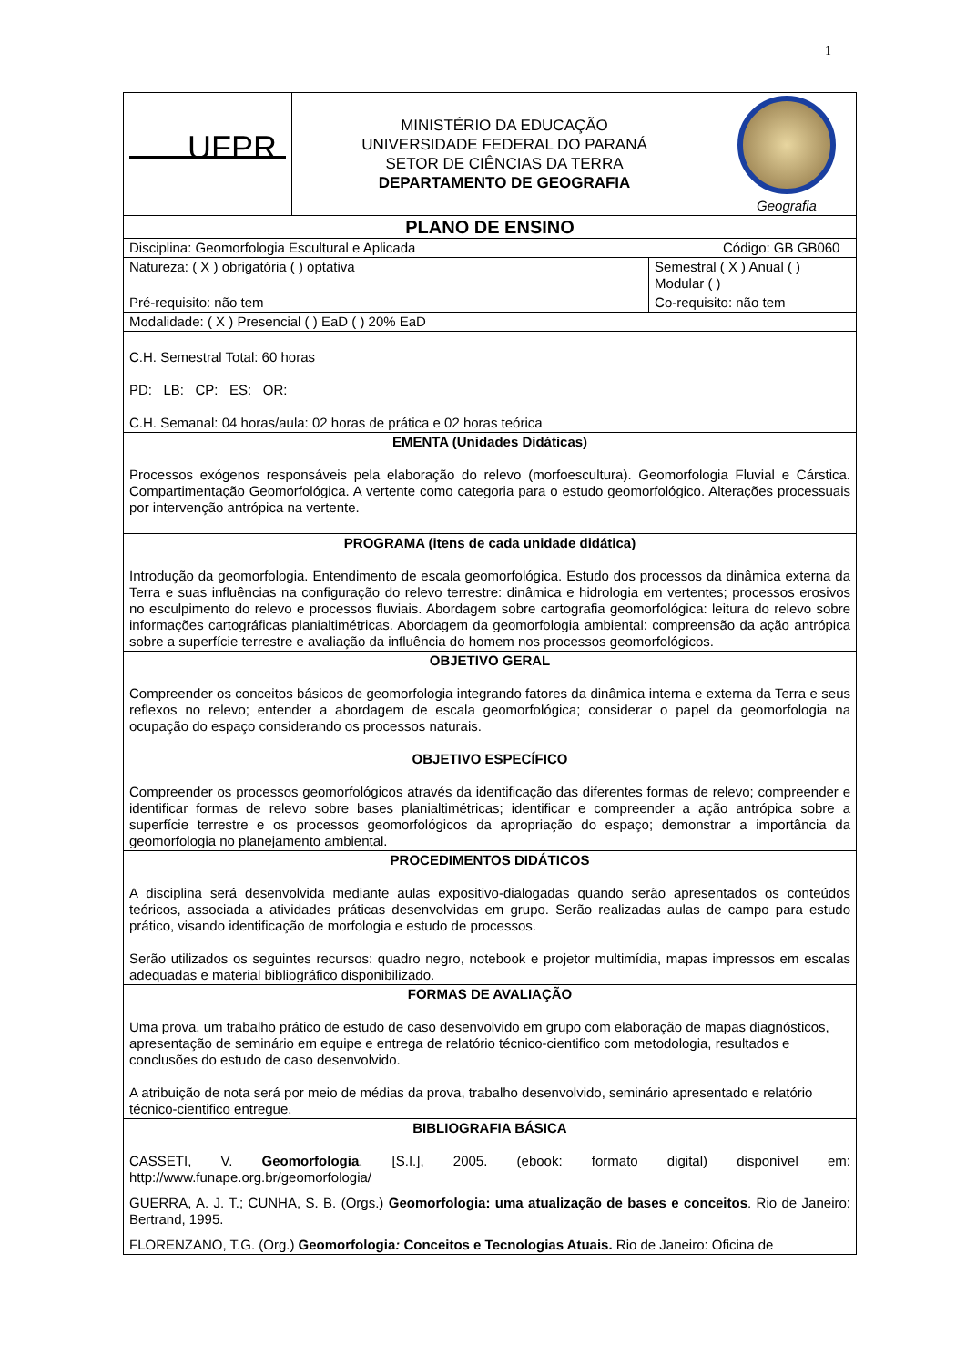1
| UFPR | MINISTÉRIO DA EDUCAÇÃO UNIVERSIDADE FEDERAL DO PARANÁ SETOR DE CIÊNCIAS DA TERRA DEPARTAMENTO DE GEOGRAFIA | | Geografia |
| PLANO DE ENSINO | | | |
| Disciplina: Geomorfologia Escultural e Aplicada | | | Código: GB GB060 |
| Natureza: ( X ) obrigatória ( ) optativa | | Semestral ( X ) Anual ( ) Modular ( ) | |
| Pré-requisito: não tem | | Co-requisito: não tem | |
| Modalidade: ( X ) Presencial ( ) EaD ( ) 20% EaD | | | |
| C.H. Semestral Total: 60 horas PD: LB: CP: ES: OR: C.H. Semanal: 04 horas/aula: 02 horas de prática e 02 horas teórica | | | |
| EMENTA (Unidades Didáticas) Processos exógenos responsáveis pela elaboração do relevo (morfoescultura). Geomorfologia Fluvial e Cárstica. Compartimentação Geomorfológica. A vertente como categoria para o estudo geomorfológico. Alterações processuais por intervenção antrópica na vertente. | | | |
| PROGRAMA (itens de cada unidade didática) Introdução da geomorfologia. Entendimento de escala geomorfológica. Estudo dos processos da dinâmica externa da Terra e suas influências na configuração do relevo terrestre: dinâmica e hidrologia em vertentes; processos erosivos no esculpimento do relevo e processos fluviais. Abordagem sobre cartografia geomorfológica: leitura do relevo sobre informações cartográficas planialtimétricas. Abordagem da geomorfologia ambiental: compreensão da ação antrópica sobre a superfície terrestre e avaliação da influência do homem nos processos geomorfológicos. | | | |
| OBJETIVO GERAL Compreender os conceitos básicos de geomorfologia integrando fatores da dinâmica interna e externa da Terra e seus reflexos no relevo; entender a abordagem de escala geomorfológica; considerar o papel da geomorfologia na ocupação do espaço considerando os processos naturais. OBJETIVO ESPECÍFICO Compreender os processos geomorfológicos através da identificação das diferentes formas de relevo; compreender e identificar formas de relevo sobre bases planialtimétricas; identificar e compreender a ação antrópica sobre a superfície terrestre e os processos geomorfológicos da apropriação do espaço; demonstrar a importância da geomorfologia no planejamento ambiental. | | | |
| PROCEDIMENTOS DIDÁTICOS A disciplina será desenvolvida mediante aulas expositivo-dialogadas quando serão apresentados os conteúdos teóricos, associada a atividades práticas desenvolvidas em grupo. Serão realizadas aulas de campo para estudo prático, visando identificação de morfologia e estudo de processos. Serão utilizados os seguintes recursos: quadro negro, notebook e projetor multimídia, mapas impressos em escalas adequadas e material bibliográfico disponibilizado. | | | |
| FORMAS DE AVALIAÇÃO Uma prova, um trabalho prático de estudo de caso desenvolvido em grupo com elaboração de mapas diagnósticos, apresentação de seminário em equipe e entrega de relatório técnico-cientifico com metodologia, resultados e conclusões do estudo de caso desenvolvido. A atribuição de nota será por meio de médias da prova, trabalho desenvolvido, seminário apresentado e relatório técnico-cientifico entregue. | | | |
| BIBLIOGRAFIA BÁSICA CASSETI, V. Geomorfologia . [S.I.], 2005. (ebook: formato digital) disponível em: http://www.funape.org.br/geomorfologia/ GUERRA, A. J. T.; CUNHA, S. B. (Orgs.) Geomorfologia: uma atualização de bases e conceitos . Rio de Janeiro: Bertrand, 1995. FLORENZANO, T.G. (Org.) Geomorfologia : Conceitos e Tecnologias Atuais. Rio de Janeiro: Oficina de | | | |